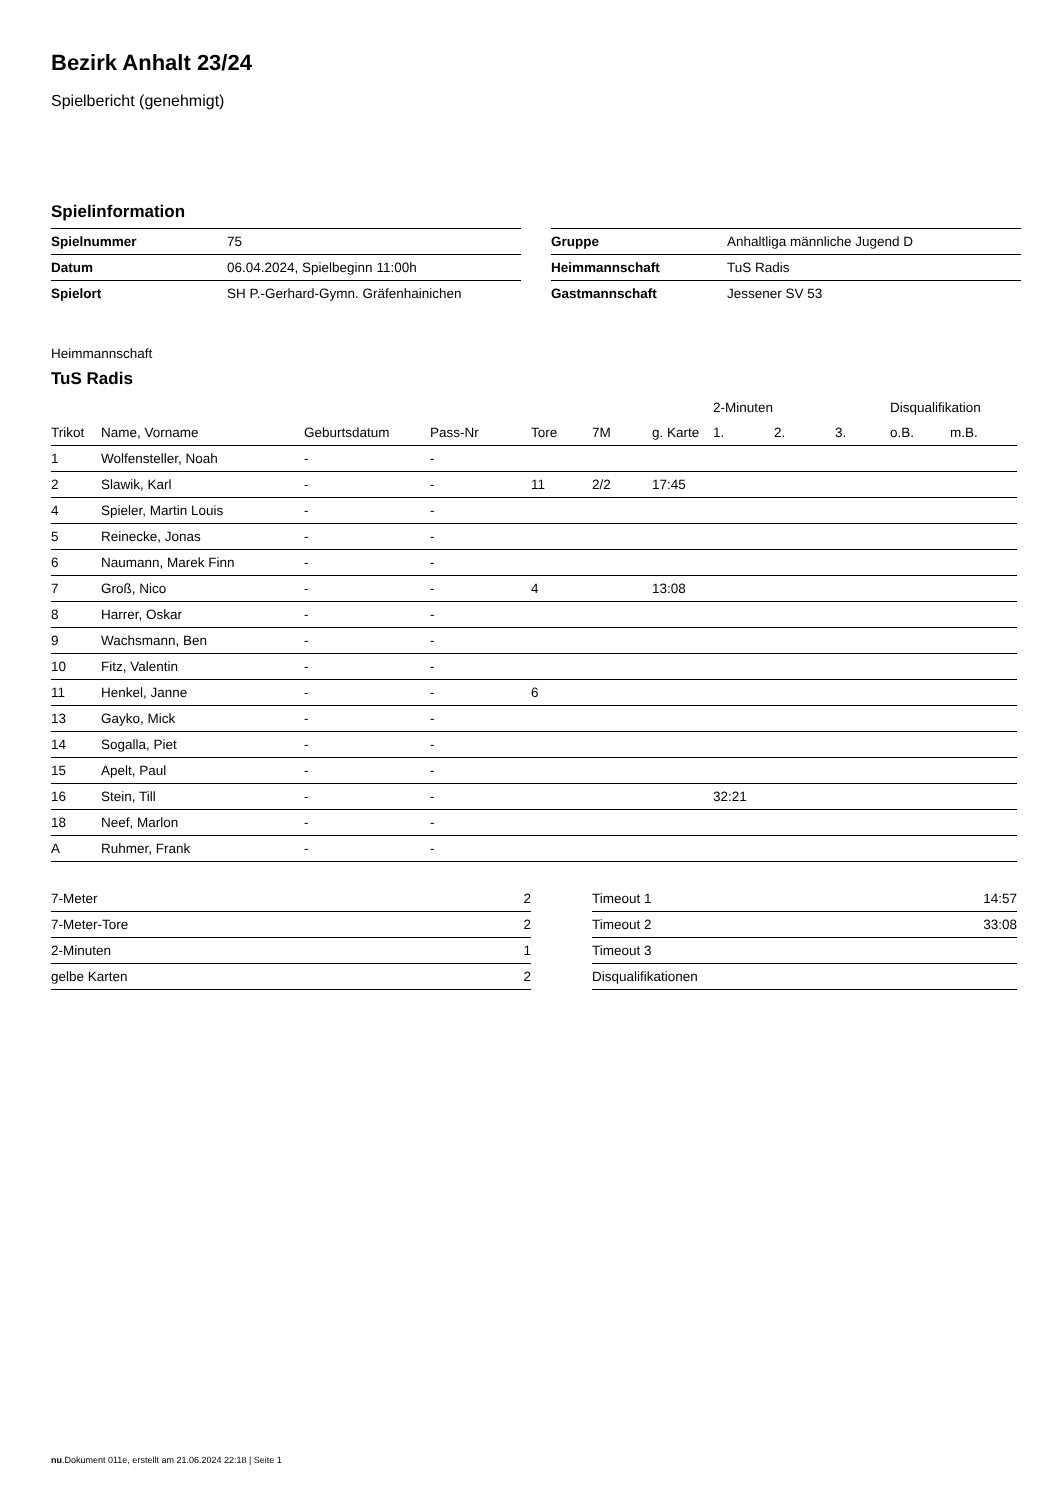Bezirk Anhalt 23/24
Spielbericht (genehmigt)
Spielinformation
| Spielnummer | 75 |
| Datum | 06.04.2024, Spielbeginn 11:00h |
| Spielort | SH P.-Gerhard-Gymn. Gräfenhainichen |
| Gruppe | Anhaltliga männliche Jugend D |
| Heimmannschaft | TuS Radis |
| Gastmannschaft | Jessener SV 53 |
Heimmannschaft
TuS Radis
| | | | | | | | 2-Minuten | | | Disqualifikation | |
| --- | --- | --- | --- | --- | --- | --- | --- | --- | --- | --- | --- |
| Trikot | Name, Vorname | Geburtsdatum | Pass-Nr | Tore | 7M | g. Karte | 1. | 2. | 3. | o.B. | m.B. |
| 1 | Wolfensteller, Noah | - | - | | | | | | | | |
| 2 | Slawik, Karl | - | - | 11 | 2/2 | 17:45 | | | | | |
| 4 | Spieler, Martin Louis | - | - | | | | | | | | |
| 5 | Reinecke, Jonas | - | - | | | | | | | | |
| 6 | Naumann, Marek Finn | - | - | | | | | | | | |
| 7 | Groß, Nico | - | - | 4 | | 13:08 | | | | | |
| 8 | Harrer, Oskar | - | - | | | | | | | | |
| 9 | Wachsmann, Ben | - | - | | | | | | | | |
| 10 | Fitz, Valentin | - | - | | | | | | | | |
| 11 | Henkel, Janne | - | - | 6 | | | | | | | |
| 13 | Gayko, Mick | - | - | | | | | | | | |
| 14 | Sogalla, Piet | - | - | | | | | | | | |
| 15 | Apelt, Paul | - | - | | | | | | | | |
| 16 | Stein, Till | - | - | | | | 32:21 | | | | |
| 18 | Neef, Marlon | - | - | | | | | | | | |
| A | Ruhmer, Frank | - | - | | | | | | | | |
| 7-Meter | 2 |
| 7-Meter-Tore | 2 |
| 2-Minuten | 1 |
| gelbe Karten | 2 |
| Timeout 1 | 14:57 |
| Timeout 2 | 33:08 |
| Timeout 3 | |
| Disqualifikationen | |
nu.Dokument 011e, erstellt am 21.06.2024 22:18 | Seite 1